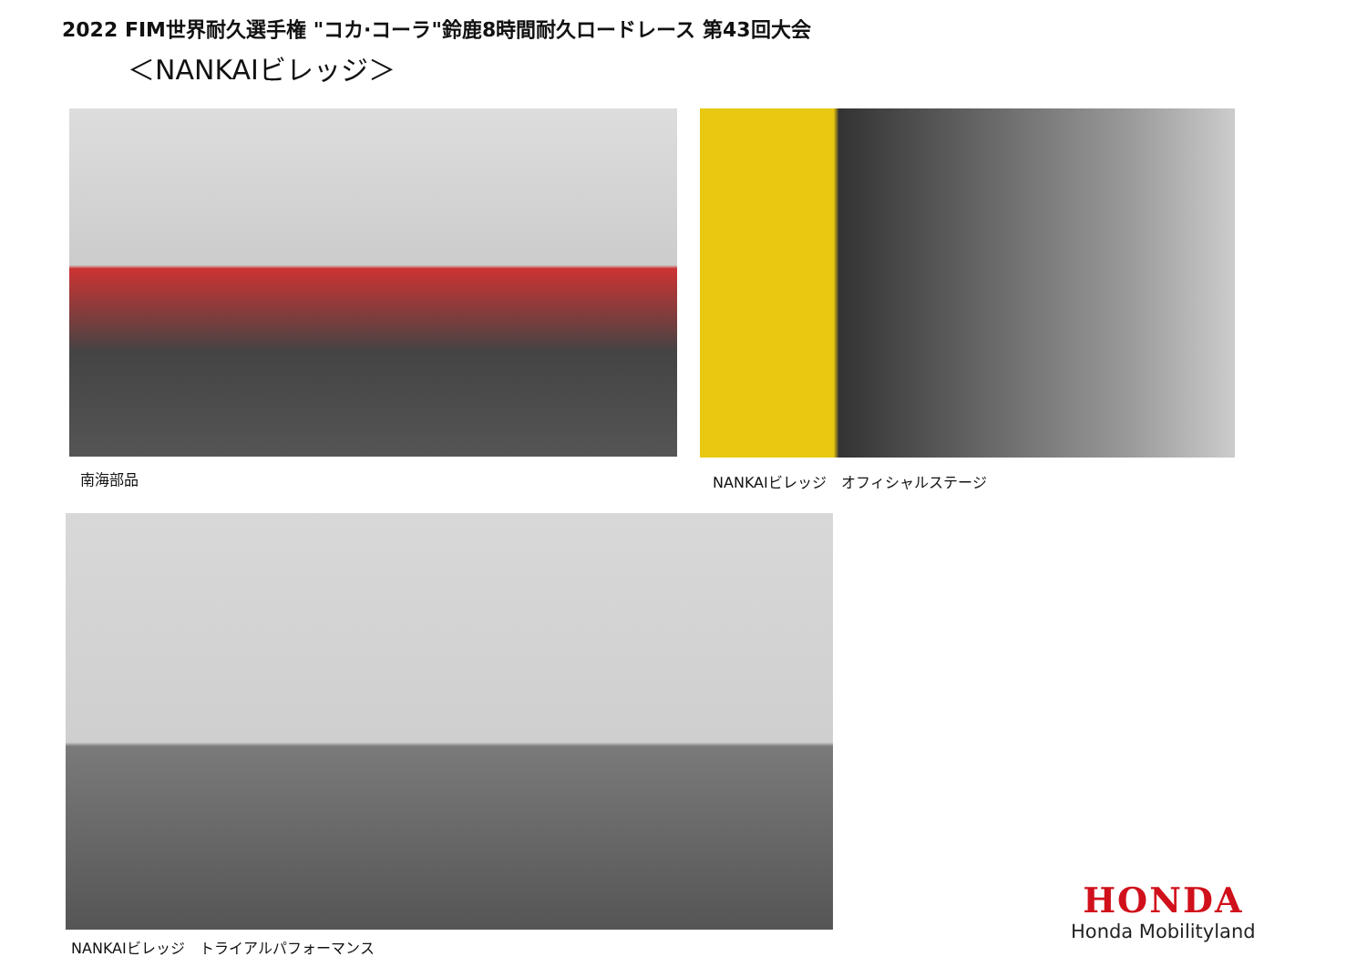2022 FIM世界耐久選手権 "コカ·コーラ"鈴鹿8時間耐久ロードレース 第43回大会
＜NANKAIビレッジ＞
南海部品
NANKAIビレッジ　オフィシャルステージ
NANKAIビレッジ　トライアルパフォーマンス
HONDA
Honda Mobilityland